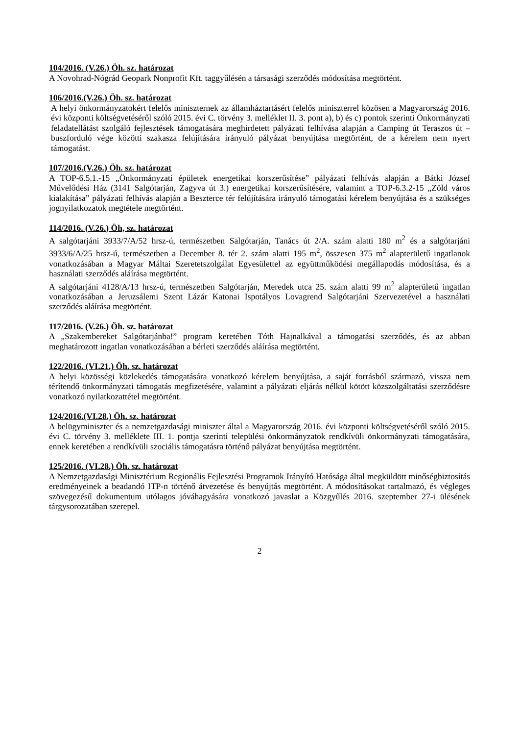104/2016. (V.26.) Öh. sz. határozat
A Novohrad-Nógrád Geopark Nonprofit Kft. taggyűlésén a társasági szerződés módosítása megtörtént.
106/2016.(V.26.) Öh. sz. határozat
A helyi önkormányzatokért felelős miniszternek az államháztartásért felelős miniszterrel közösen a Magyarország 2016. évi központi költségvetéséről szóló 2015. évi C. törvény 3. melléklet II. 3. pont a), b) és c) pontok szerinti Önkormányzati feladatellátást szolgáló fejlesztések támogatására meghirdetett pályázati felhívása alapján a Camping út Teraszos út – buszforduló vége közötti szakasza felújítására irányuló pályázat benyújtása megtörtént, de a kérelem nem nyert támogatást.
107/2016.(V.26.) Öh. sz. határozat
A TOP-6.5.1.-15 „Önkormányzati épületek energetikai korszerűsítése” pályázati felhívás alapján a Bátki József Művelődési Ház (3141 Salgótarján, Zagyva út 3.) energetikai korszerűsítésére, valamint a TOP-6.3.2-15 „Zöld város kialakítása” pályázati felhívás alapján a Beszterce tér felújítására irányuló támogatási kérelem benyújtása és a szükséges jognyilatkozatok megtétele megtörtént.
114/2016. (V.26.) Öh, sz. határozat
A salgótarjáni 3933/7/A/52 hrsz-ú, természetben Salgótarján, Tanács út 2/A. szám alatti 180 m<sup>2</sup> és a salgótarjáni 3933/6/A/25 hrsz-ú, természetben a December 8. tér 2. szám alatti 195 m<sup>2</sup>, összesen 375 m<sup>2</sup> alapterületű ingatlanok vonatkozásában a Magyar Máltai Szeretetszolgálat Egyesülettel az együttműködési megállapodás módosítása, és a használati szerződés aláírása megtörtént.
A salgótarjáni 4128/A/13 hrsz-ú, természetben Salgótarján, Meredek utca 25. szám alatti 99 m<sup>2</sup> alapterületű ingatlan vonatkozásában a Jeruzsálemi Szent Lázár Katonai Ispotályos Lovagrend Salgótarjáni Szervezetével a használati szerződés aláírása megtörtént.
117/2016. (V.26.) Öh. sz. határozat
A „Szakembereket Salgótarjánba!” program keretében Tóth Hajnalkával a támogatási szerződés, és az abban meghatározott ingatlan vonatkozásában a bérleti szerződés aláírása megtörtént.
122/2016. (VI.21.) Öh. sz. határozat
A helyi közösségi közlekedés támogatására vonatkozó kérelem benyújtása, a saját forrásból származó, vissza nem térítendő önkormányzati támogatás megfizetésére, valamint a pályázati eljárás nélkül kötött közszolgáltatási szerződésre vonatkozó nyilatkozattétel megtörtént.
124/2016.(VI.28.) Öh. sz. határozat
A belügyminiszter és a nemzetgazdasági miniszter által a Magyarország 2016. évi központi költségvetéséről szóló 2015. évi C. törvény 3. melléklete III. 1. pontja szerinti települési önkormányzatok rendkívüli önkormányzati támogatására, ennek keretében a rendkívüli szociális támogatásra történő pályázat benyújtása megtörtént.
125/2016. (VI.28.) Öh. sz. határozat
A Nemzetgazdasági Minisztérium Regionális Fejlesztési Programok Irányító Hatósága által megküldött minőségbiztosítás eredményeinek a beadandó ITP-n történő átvezetése és benyújtás megtörtént. A módosításokat tartalmazó, és végleges szövegezésű dokumentum utólagos jóváhagyására vonatkozó javaslat a Közgyűlés 2016. szeptember 27-i ülésének tárgysorozatában szerepel.
2